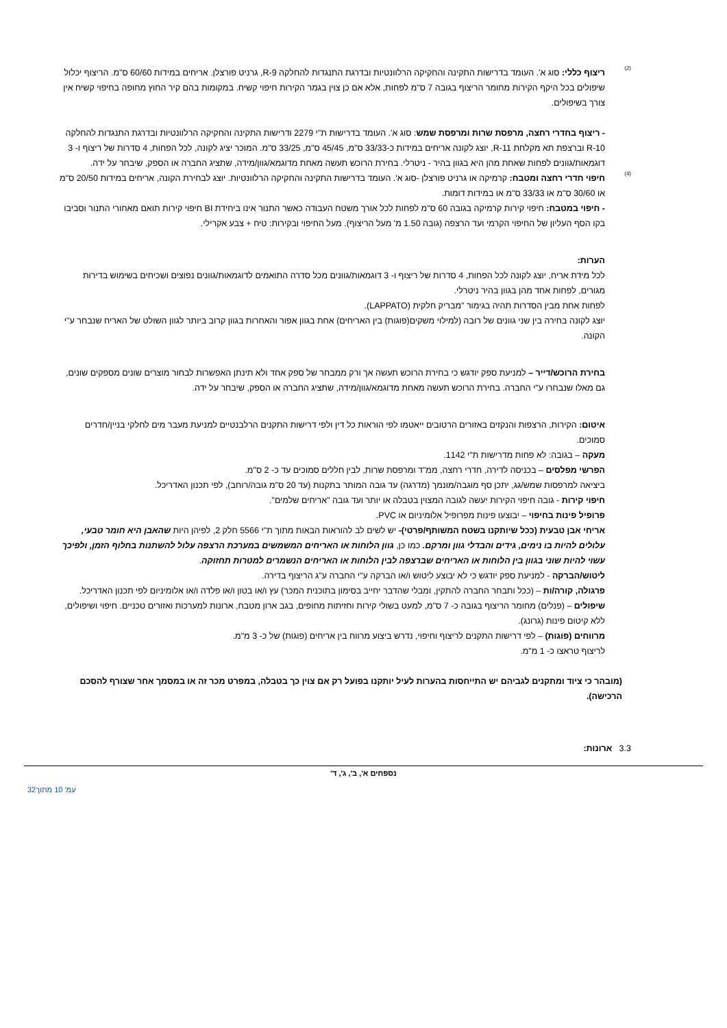(2)
ריצוף כללי: סוג א'. העומד בדרישות התקינה והחקיקה הרלוונטיות ובדרגת התנגדות להחלקה R-9, גרניט פורצלן. אריחים במידות 60/60 ס"מ. הריצוף יכלול שיפולים בכל היקף הקירות מחומר הריצוף בגובה 7 ס"מ לפחות, אלא אם כן צוין בגמר הקירות חיפוי קשיח. במקומות בהם קיר החוץ מחופה בחיפוי קשיח אין צורך בשיפולים.
- ריצוף בחדרי רחצה, מרפסת שרות ומרפסת שמש: סוג א'. העומד בדרישות ת"י 2279 ודרישות התקינה והחקיקה הרלוונטיות ובדרגת התנגדות להחלקה R-10 וברצפת תא מקלחת R-11, יוצג לקונה אריחים במידות כ-33/33 ס"מ, 45/45 ס"מ, 33/25 ס"מ. המוכר יציג לקונה, לכל הפחות, 4 סדרות של ריצוף ו- 3 דוגמאות/גוונים לפחות שאחת מהן היא בגוון בהיר - ניטרלי. בחירת הרוכש תעשה מאחת מדוגמא/גוון/מידה, שתציג החברה או הספק, שיבחר על ידה.
(4)
חיפוי חדרי רחצה ומטבח: קרמיקה או גרניט פורצלן -סוג א'. העומד בדרישות התקינה והחקיקה הרלוונטיות. יוצג לבחירת הקונה, אריחים במידות 20/50 ס"מ או 30/60 ס"מ או 33/33 ס"מ או במידות דומות.
- חיפוי במטבח: חיפוי קירות קרמיקה בגובה 60 ס"מ לפחות לכל אורך משטח העבודה כאשר התנור אינו ביחידת BI חיפוי קירות תואם מאחורי התנור וסביבו בקו הסף העליון של החיפוי הקרמי ועד הרצפה (גובה 1.50 מ' מעל הריצוף). מעל החיפוי ובקירות: טיח + צבע אקרילי.
הערות:
לכל מידת אריח, יוצג לקונה לכל הפחות, 4 סדרות של ריצוף ו- 3 דוגמאות/גוונים מכל סדרה התואמים לדוגמאות/גוונים נפוצים ושכיחים בשימוש בדירות מגורים, לפחות אחד מהן בגוון בהיר ניטרלי.
לפחות אחת מבין הסדרות תהיה בגימור "מבריק חלקית (LAPPATO).
יוצג לקונה בחירה בין שני גוונים של רובה (למילוי משקים(פוגות) בין האריחים) אחת בגוון אפור והאחרות בגוון קרוב ביותר לגוון השולט של האריח שנבחר ע"י הקונה.
בחירת הרוכש/דייר – למניעת ספק יודגש כי בחירת הרוכש תעשה אך ורק ממבחר של ספק אחד ולא תינתן האפשרות לבחור מוצרים שונים מספקים שונים, גם מאלו שנבחרו ע"י החברה. בחירת הרוכש תעשה מאחת מדוגמא/גוון/מידה, שתציג החברה או הספק, שיבחר על ידה.
איטום: הקירות, הרצפות והנקזים באזורים הרטובים ייאטמו לפי הוראות כל דין ולפי דרישות התקנים הרלבנטיים למניעת מעבר מים לחלקי בניין/חדרים סמוכים.
מעקה – בגובה: לא פחות מדרישות ת"י 1142.
הפרשי מפלסים – בכניסה לדירה, חדרי רחצה, ממ"ד ומרפסת שרות, לבין חללים סמוכים עד כ- 2 ס"מ.
ביציאה למרפסות שמש/גג, יתכן סף מוגבה/מונמך (מדרגה) עד גובה המותר בתקנות (עד 20 ס"מ גובה/רוחב), לפי תכנון האדריכל.
חיפוי קירות - גובה חיפוי הקירות יעשה לגובה המצוין בטבלה או יותר ועד גובה "אריחים שלמים".
פרופיל פינות בחיפוי – יבוצעו פינות מפרופיל אלומיניום או PVC.
אריחי אבן טבעית (ככל שיותקנו בשטח המשותף/פרטי)- יש לשים לב להוראות הבאות מתוך ת"י 5566 חלק 2, לפיהן היות שהאבן היא חומר טבעי, עלולים להיות בו נימים, גידים והבדלי גוון ומרקם. כמו כן, גוון הלוחות או האריחים המשמשים במערכת הרצפה עלול להשתנות בחלוף הזמן, ולפיכך עשוי להיות שוני בגוון בין הלוחות או האריחים שברצפה לבין הלוחות או האריחים הנשמרים למטרות תחזוקה.
ליטוש/הברקה - למניעת ספק יודגש כי לא יבוצע ליטוש ו/או הברקה ע"י החברה ע"ג הריצוף בדירה.
פרגולה, קורה/ות – (ככל ותבחר החברה להתקין, ומבלי שהדבר יחייב בסימון בתוכנית המכר) עץ ו/או בטון ו/או פלדה ו/או אלומיניום לפי תכנון האדריכל.
שיפולים – (פנלים) מחומר הריצוף בגובה כ- 7 ס"מ, למעט בשולי קירות וחזיתות מחופים, בגב ארון מטבח, ארונות למערכות ואזורים טכניים. חיפוי ושיפולים, ללא קיטום פינות (גרונג).
מרווחים (פוגות) – לפי דרישות התקנים לריצוף וחיפוי, נדרש ביצוע מרווח בין אריחים (פוגות) של כ- 3 מ"מ.
לריצוף טראצו כ- 1 מ"מ.
(מובהר כי ציוד ומתקנים לגביהם יש התייחסות בהערות לעיל יותקנו בפועל רק אם צוין כך בטבלה, במפרט מכר זה או במסמך אחר שצורף להסכם הרכישה).
3.3 ארונות:
נספחים א', ב', ג', ד'
עמ' 10 מתוך32